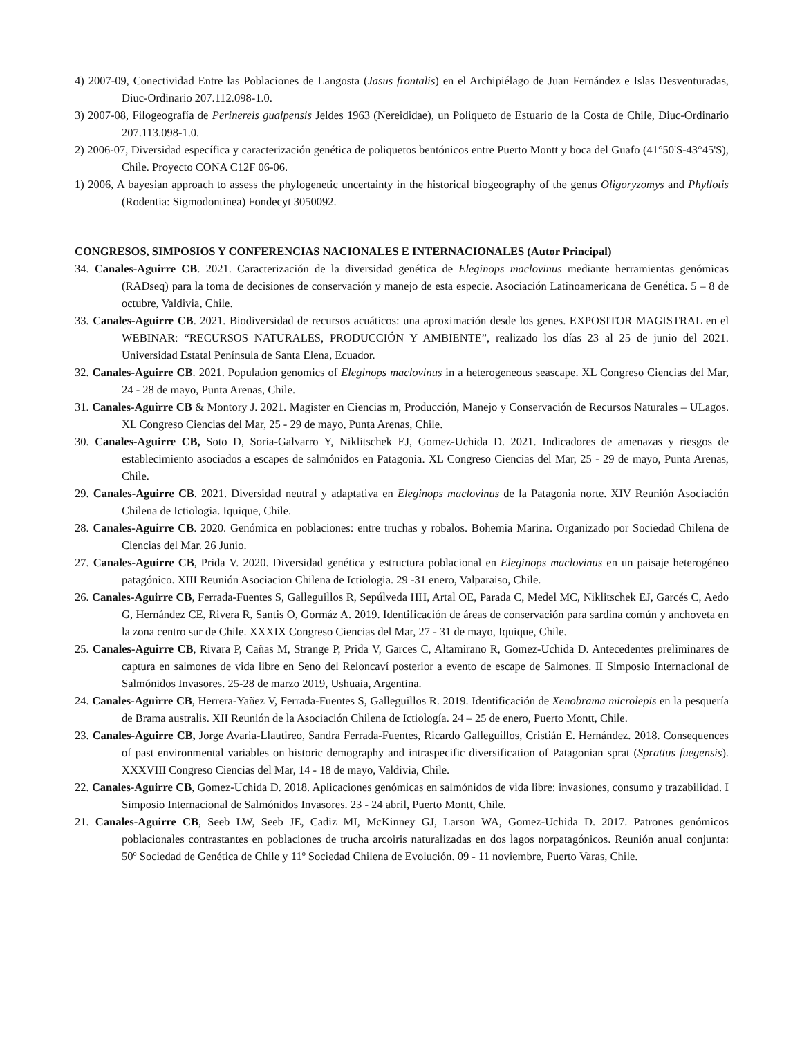4) 2007-09, Conectividad Entre las Poblaciones de Langosta (Jasus frontalis) en el Archipiélago de Juan Fernández e Islas Desventuradas, Diuc-Ordinario 207.112.098-1.0.
3) 2007-08, Filogeografía de Perinereis gualpensis Jeldes 1963 (Nereididae), un Poliqueto de Estuario de la Costa de Chile, Diuc-Ordinario 207.113.098-1.0.
2) 2006-07, Diversidad específica y caracterización genética de poliquetos bentónicos entre Puerto Montt y boca del Guafo (41°50'S-43°45'S), Chile. Proyecto CONA C12F 06-06.
1) 2006, A bayesian approach to assess the phylogenetic uncertainty in the historical biogeography of the genus Oligoryzomys and Phyllotis (Rodentia: Sigmodontinea) Fondecyt 3050092.
CONGRESOS, SIMPOSIOS Y CONFERENCIAS NACIONALES E INTERNACIONALES (Autor Principal)
34. Canales-Aguirre CB. 2021. Caracterización de la diversidad genética de Eleginops maclovinus mediante herramientas genómicas (RADseq) para la toma de decisiones de conservación y manejo de esta especie. Asociación Latinoamericana de Genética. 5 – 8 de octubre, Valdivia, Chile.
33. Canales-Aguirre CB. 2021. Biodiversidad de recursos acuáticos: una aproximación desde los genes. EXPOSITOR MAGISTRAL en el WEBINAR: “RECURSOS NATURALES, PRODUCCIÓN Y AMBIENTE”, realizado los días 23 al 25 de junio del 2021. Universidad Estatal Península de Santa Elena, Ecuador.
32. Canales-Aguirre CB. 2021. Population genomics of Eleginops maclovinus in a heterogeneous seascape. XL Congreso Ciencias del Mar, 24 - 28 de mayo, Punta Arenas, Chile.
31. Canales-Aguirre CB & Montory J. 2021. Magister en Ciencias m, Producción, Manejo y Conservación de Recursos Naturales – ULagos. XL Congreso Ciencias del Mar, 25 - 29 de mayo, Punta Arenas, Chile.
30. Canales-Aguirre CB, Soto D, Soria-Galvarro Y, Niklitschek EJ, Gomez-Uchida D. 2021. Indicadores de amenazas y riesgos de establecimiento asociados a escapes de salmónidos en Patagonia. XL Congreso Ciencias del Mar, 25 - 29 de mayo, Punta Arenas, Chile.
29. Canales-Aguirre CB. 2021. Diversidad neutral y adaptativa en Eleginops maclovinus de la Patagonia norte. XIV Reunión Asociación Chilena de Ictiologia. Iquique, Chile.
28. Canales-Aguirre CB. 2020. Genómica en poblaciones: entre truchas y robalos. Bohemia Marina. Organizado por Sociedad Chilena de Ciencias del Mar. 26 Junio.
27. Canales-Aguirre CB, Prida V. 2020. Diversidad genética y estructura poblacional en Eleginops maclovinus en un paisaje heterogéneo patagónico. XIII Reunión Asociacion Chilena de Ictiologia. 29 -31 enero, Valparaiso, Chile.
26. Canales-Aguirre CB, Ferrada-Fuentes S, Galleguillos R, Sepúlveda HH, Artal OE, Parada C, Medel MC, Niklitschek EJ, Garcés C, Aedo G, Hernández CE, Rivera R, Santis O, Gormáz A. 2019. Identificación de áreas de conservación para sardina común y anchoveta en la zona centro sur de Chile. XXXIX Congreso Ciencias del Mar, 27 - 31 de mayo, Iquique, Chile.
25. Canales-Aguirre CB, Rivara P, Cañas M, Strange P, Prida V, Garces C, Altamirano R, Gomez-Uchida D. Antecedentes preliminares de captura en salmones de vida libre en Seno del Reloncaví posterior a evento de escape de Salmones. II Simposio Internacional de Salmónidos Invasores. 25-28 de marzo 2019, Ushuaia, Argentina.
24. Canales-Aguirre CB, Herrera-Yañez V, Ferrada-Fuentes S, Galleguillos R. 2019. Identificación de Xenobrama microlepis en la pesquería de Brama australis. XII Reunión de la Asociación Chilena de Ictiología. 24 – 25 de enero, Puerto Montt, Chile.
23. Canales-Aguirre CB, Jorge Avaria-Llautireo, Sandra Ferrada-Fuentes, Ricardo Galleguillos, Cristián E. Hernández. 2018. Consequences of past environmental variables on historic demography and intraspecific diversification of Patagonian sprat (Sprattus fuegensis). XXXVIII Congreso Ciencias del Mar, 14 - 18 de mayo, Valdivia, Chile.
22. Canales-Aguirre CB, Gomez-Uchida D. 2018. Aplicaciones genómicas en salmónidos de vida libre: invasiones, consumo y trazabilidad. I Simposio Internacional de Salmónidos Invasores. 23 - 24 abril, Puerto Montt, Chile.
21. Canales-Aguirre CB, Seeb LW, Seeb JE, Cadiz MI, McKinney GJ, Larson WA, Gomez-Uchida D. 2017. Patrones genómicos poblacionales contrastantes en poblaciones de trucha arcoiris naturalizadas en dos lagos norpatagónicos. Reunión anual conjunta: 50º Sociedad de Genética de Chile y 11º Sociedad Chilena de Evolución. 09 - 11 noviembre, Puerto Varas, Chile.